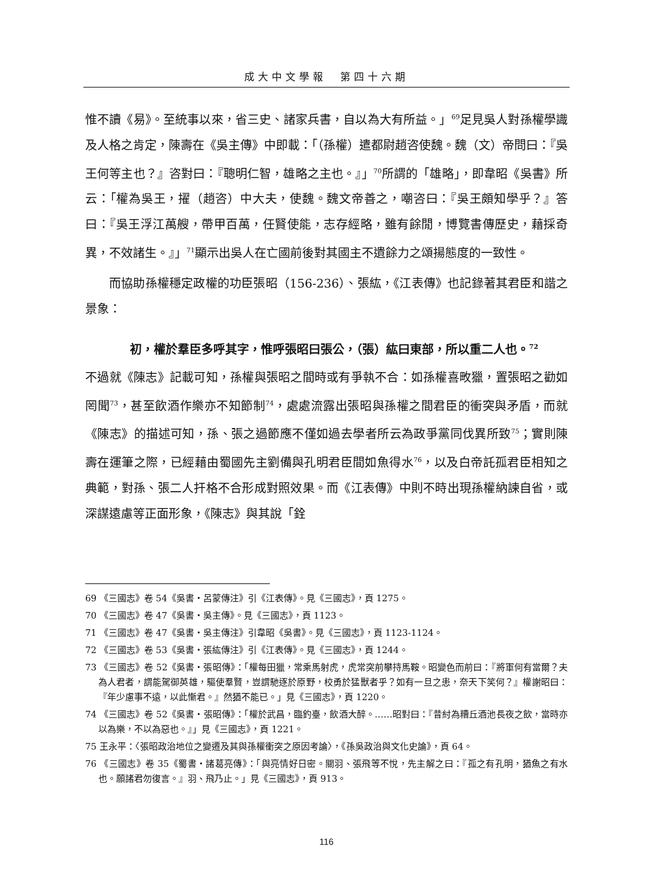成大中文學報　第四十六期
惟不讀《易》。至統事以來，省三史、諸家兵書，自以為大有所益。」<sup>69</sup>足見吳人對孫權學識及人格之肯定，陳壽在《吳主傳》中即載：「（孫權）遣都尉趙咨使魏。魏（文）帝問曰：『吳王何等主也？』咨對曰：『聰明仁智，雄略之主也。』」<sup>70</sup>所謂的「雄略」，即韋昭《吳書》所云：「權為吳王，擢（趙咨）中大夫，使魏。魏文帝善之，嘲咨曰：『吳王頗知學乎？』答曰：『吳王浮江萬艘，帶甲百萬，任賢使能，志存經略，雖有餘閒，博覽書傳歷史，藉採奇異，不效諸生。』」<sup>71</sup>顯示出吳人在亡國前後對其國主不遺餘力之頌揚態度的一致性。
而協助孫權穩定政權的功臣張昭（156-236）、張紘，《江表傳》也記錄著其君臣和諧之景象：
初，權於羣臣多呼其字，惟呼張昭曰張公，（張）紘曰東部，所以重二人也。<sup>72</sup>
不過就《陳志》記載可知，孫權與張昭之間時或有爭執不合：如孫權喜畋獵，置張昭之勸如罔聞<sup>73</sup>，甚至飲酒作樂亦不知節制<sup>74</sup>，處處流露出張昭與孫權之間君臣的衝突與矛盾，而就《陳志》的描述可知，孫、張之過節應不僅如過去學者所云為政爭黨同伐異所致<sup>75</sup>；實則陳壽在運筆之際，已經藉由蜀國先主劉備與孔明君臣間如魚得水<sup>76</sup>，以及白帝託孤君臣相知之典範，對孫、張二人扞格不合形成對照效果。而《江表傳》中則不時出現孫權納諫自省，或深謀遠慮等正面形象，《陳志》與其說「銓
69 《三國志》卷 54《吳書・呂蒙傳注》引《江表傳》。見《三國志》，頁 1275。
70 《三國志》卷 47《吳書・吳主傳》。見《三國志》，頁 1123。
71 《三國志》卷 47《吳書・吳主傳注》引韋昭《吳書》。見《三國志》，頁 1123-1124。
72 《三國志》卷 53《吳書・張紘傳注》引《江表傳》。見《三國志》，頁 1244。
73 《三國志》卷 52《吳書・張昭傳》：「權每田獵，常乘馬射虎，虎常突前攀持馬鞍。昭變色而前曰：『將軍何有當爾？夫為人君者，謂能駕御英雄，驅使羣賢，豈謂馳逐於原野，校勇於猛獸者乎？如有一旦之患，奈天下笑何？』權謝昭曰：『年少慮事不遠，以此慚君。』然猶不能已。」見《三國志》，頁 1220。
74 《三國志》卷 52《吳書・張昭傳》：「權於武昌，臨釣臺，飲酒大醉。……昭對曰：『昔紂為糟丘酒池長夜之飲，當時亦以為樂，不以為惡也。』」見《三國志》，頁 1221。
75 王永平：〈張昭政治地位之變遷及其與孫權衝突之原因考論〉，《孫吳政治與文化史論》，頁 64。
76 《三國志》卷 35《蜀書・諸葛亮傳》：「與亮情好日密。關羽、張飛等不悅，先主解之曰：『孤之有孔明，猶魚之有水也。願諸君勿復言。』羽、飛乃止。」見《三國志》，頁 913。
116